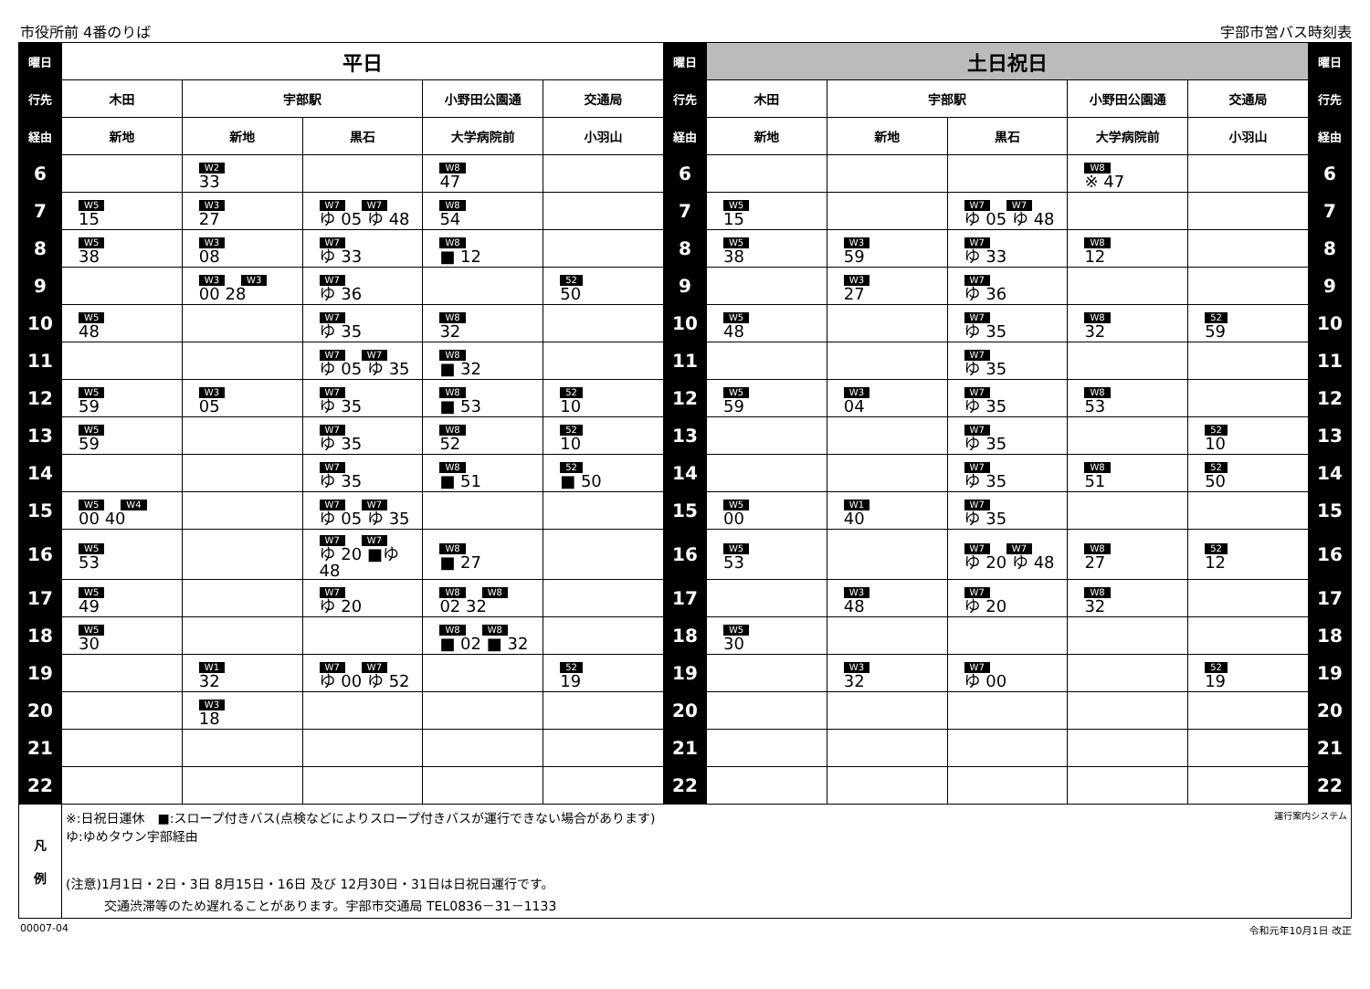市役所前 4番のりば 宇部市営バス時刻表
| 曜日 | 平日 | | | | | 曜日 | 土日祝日 | | | | | 曜日 |
| --- | --- | --- | --- | --- | --- | --- | --- | --- | --- | --- | --- | --- |
| 行先 | 木田 | 宇部駅 | | 小野田公園通 | 交通局 | 行先 | 木田 | 宇部駅 | | 小野田公園通 | 交通局 | 行先 |
| 経由 | 新地 | 新地 | 黒石 | 大学病院前 | 小羽山 | 経由 | 新地 | 新地 | 黒石 | 大学病院前 | 小羽山 | 経由 |
| 6 | | W2 33 | | W8 47 | | 6 | | | | W8 ※ 47 | | 6 |
| 7 | W5 15 | W3 27 | W7 W7 ゆ 05 ゆ 48 | W8 54 | | 7 | W5 15 | | W7 W7 ゆ 05 ゆ 48 | | | 7 |
| 8 | W5 38 | W3 08 | W7 ゆ 33 | W8 ■ 12 | | 8 | W5 38 | W3 59 | W7 ゆ 33 | W8 12 | | 8 |
| 9 | | W3 W3 00 28 | W7 ゆ 36 | | 52 50 | 9 | | W3 27 | W7 ゆ 36 | | | 9 |
| 10 | W5 48 | | W7 ゆ 35 | W8 32 | | 10 | W5 48 | | W7 ゆ 35 | W8 32 | 52 59 | 10 |
| 11 | | | W7 W7 ゆ 05 ゆ 35 | W8 ■ 32 | | 11 | | | W7 ゆ 35 | | | 11 |
| 12 | W5 59 | W3 05 | W7 ゆ 35 | W8 ■ 53 | 52 10 | 12 | W5 59 | W3 04 | W7 ゆ 35 | W8 53 | | 12 |
| 13 | W5 59 | | W7 ゆ 35 | W8 52 | 52 10 | 13 | | | W7 ゆ 35 | | 52 10 | 13 |
| 14 | | | W7 ゆ 35 | W8 ■ 51 | 52 ■ 50 | 14 | | | W7 ゆ 35 | W8 51 | 52 50 | 14 |
| 15 | W5 W4 00 40 | | W7 W7 ゆ 05 ゆ 35 | | | 15 | W5 00 | W1 40 | W7 ゆ 35 | | | 15 |
| 16 | W5 53 | | W7 W7 ゆ 20 ■ゆ 48 | W8 ■ 27 | | 16 | W5 53 | | W7 W7 ゆ 20 ゆ 48 | W8 27 | 52 12 | 16 |
| 17 | W5 49 | | W7 ゆ 20 | W8 W8 02 32 | | 17 | | W3 48 | W7 ゆ 20 | W8 32 | | 17 |
| 18 | W5 30 | | | W8 W8 ■ 02 ■ 32 | | 18 | W5 30 | | | | | 18 |
| 19 | | W1 32 | W7 W7 ゆ 00 ゆ 52 | | 52 19 | 19 | | W3 32 | W7 ゆ 00 | | 52 19 | 19 |
| 20 | | W3 18 | | | | 20 | | | | | | 20 |
| 21 | | | | | | 21 | | | | | | 21 |
| 22 | | | | | | 22 | | | | | | 22 |
| 凡 例 | ※:日祝日運休 ■:スロープ付きバス(点検などによりスロープ付きバスが運行できない場合があります) 運行案内システム ゆ:ゆめタウン宇部経由 (注意)1月1日・2日・3日 8月15日・16日 及び 12月30日・31日は日祝日運行です。 交通渋滞等のため遅れることがあります。宇部市交通局 TEL0836－31－1133 | | | | | | | | | | | |
00007-04 令和元年10月1日 改正